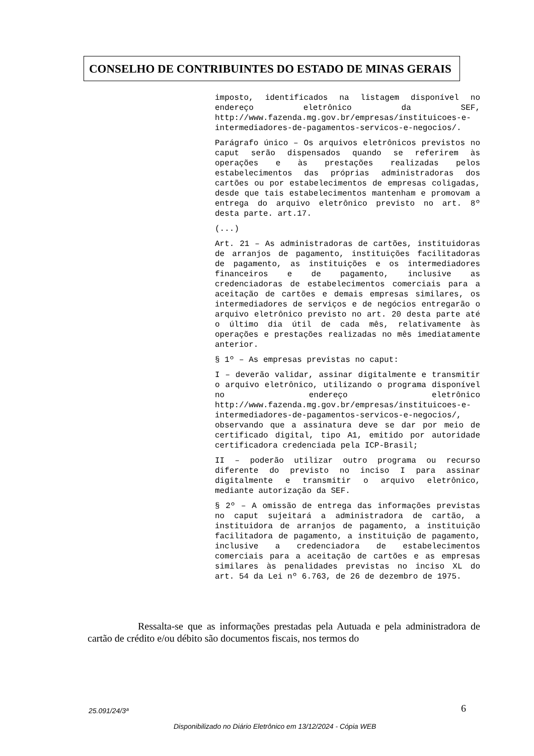CONSELHO DE CONTRIBUINTES DO ESTADO DE MINAS GERAIS
imposto, identificados na listagem disponível no endereço eletrônico da SEF, http://www.fazenda.mg.gov.br/empresas/instituicoes-e-intermediadores-de-pagamentos-servicos-e-negocios/.
Parágrafo único – Os arquivos eletrônicos previstos no caput serão dispensados quando se referirem às operações e às prestações realizadas pelos estabelecimentos das próprias administradoras dos cartões ou por estabelecimentos de empresas coligadas, desde que tais estabelecimentos mantenham e promovam a entrega do arquivo eletrônico previsto no art. 8º desta parte. art.17.
(...)
Art. 21 – As administradoras de cartões, instituidoras de arranjos de pagamento, instituições facilitadoras de pagamento, as instituições e os intermediadores financeiros e de pagamento, inclusive as credenciadoras de estabelecimentos comerciais para a aceitação de cartões e demais empresas similares, os intermediadores de serviços e de negócios entregarão o arquivo eletrônico previsto no art. 20 desta parte até o último dia útil de cada mês, relativamente às operações e prestações realizadas no mês imediatamente anterior.
§ 1º – As empresas previstas no caput:
I – deverão validar, assinar digitalmente e transmitir o arquivo eletrônico, utilizando o programa disponível no endereço eletrônico http://www.fazenda.mg.gov.br/empresas/instituicoes-e-intermediadores-de-pagamentos-servicos-e-negocios/, observando que a assinatura deve se dar por meio de certificado digital, tipo A1, emitido por autoridade certificadora credenciada pela ICP-Brasil;
II – poderão utilizar outro programa ou recurso diferente do previsto no inciso I para assinar digitalmente e transmitir o arquivo eletrônico, mediante autorização da SEF.
§ 2º – A omissão de entrega das informações previstas no caput sujeitará a administradora de cartão, a instituidora de arranjos de pagamento, a instituição facilitadora de pagamento, a instituição de pagamento, inclusive a credenciadora de estabelecimentos comerciais para a aceitação de cartões e as empresas similares às penalidades previstas no inciso XL do art. 54 da Lei nº 6.763, de 26 de dezembro de 1975.
Ressalta-se que as informações prestadas pela Autuada e pela administradora de cartão de crédito e/ou débito são documentos fiscais, nos termos do
25.091/24/3ª 6
Disponibilizado no Diário Eletrônico em 13/12/2024 - Cópia WEB